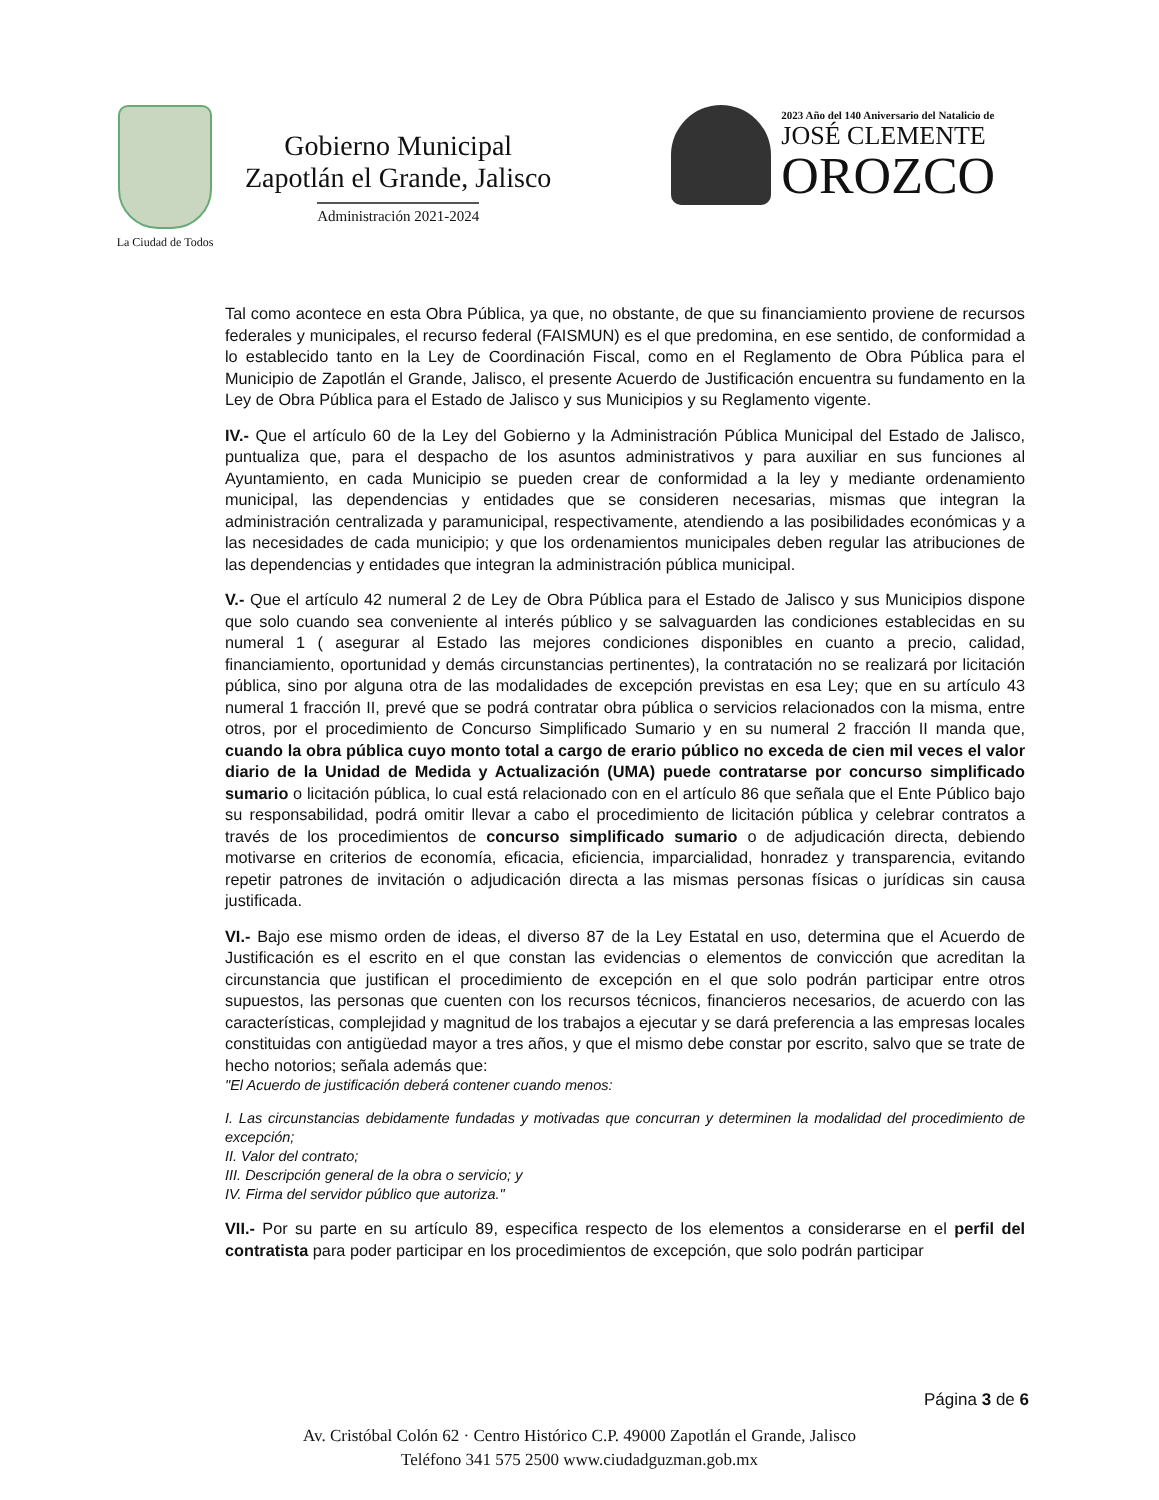La Ciudad de Todos
Gobierno Municipal
Zapotlán el Grande, Jalisco
Administración 2021-2024
2023 Año del 140 Aniversario del Natalicio de
JOSÉ CLEMENTE
OROZCO
Tal como acontece en esta Obra Pública, ya que, no obstante, de que su financiamiento proviene de recursos federales y municipales, el recurso federal (FAISMUN) es el que predomina, en ese sentido, de conformidad a lo establecido tanto en la Ley de Coordinación Fiscal, como en el Reglamento de Obra Pública para el Municipio de Zapotlán el Grande, Jalisco, el presente Acuerdo de Justificación encuentra su fundamento en la Ley de Obra Pública para el Estado de Jalisco y sus Municipios y su Reglamento vigente.
IV.- Que el artículo 60 de la Ley del Gobierno y la Administración Pública Municipal del Estado de Jalisco, puntualiza que, para el despacho de los asuntos administrativos y para auxiliar en sus funciones al Ayuntamiento, en cada Municipio se pueden crear de conformidad a la ley y mediante ordenamiento municipal, las dependencias y entidades que se consideren necesarias, mismas que integran la administración centralizada y paramunicipal, respectivamente, atendiendo a las posibilidades económicas y a las necesidades de cada municipio; y que los ordenamientos municipales deben regular las atribuciones de las dependencias y entidades que integran la administración pública municipal.
V.- Que el artículo 42 numeral 2 de Ley de Obra Pública para el Estado de Jalisco y sus Municipios dispone que solo cuando sea conveniente al interés público y se salvaguarden las condiciones establecidas en su numeral 1 ( asegurar al Estado las mejores condiciones disponibles en cuanto a precio, calidad, financiamiento, oportunidad y demás circunstancias pertinentes), la contratación no se realizará por licitación pública, sino por alguna otra de las modalidades de excepción previstas en esa Ley; que en su artículo 43 numeral 1 fracción II, prevé que se podrá contratar obra pública o servicios relacionados con la misma, entre otros, por el procedimiento de Concurso Simplificado Sumario y en su numeral 2 fracción II manda que, cuando la obra pública cuyo monto total a cargo de erario público no exceda de cien mil veces el valor diario de la Unidad de Medida y Actualización (UMA) puede contratarse por concurso simplificado sumario o licitación pública, lo cual está relacionado con en el artículo 86 que señala que el Ente Público bajo su responsabilidad, podrá omitir llevar a cabo el procedimiento de licitación pública y celebrar contratos a través de los procedimientos de concurso simplificado sumario o de adjudicación directa, debiendo motivarse en criterios de economía, eficacia, eficiencia, imparcialidad, honradez y transparencia, evitando repetir patrones de invitación o adjudicación directa a las mismas personas físicas o jurídicas sin causa justificada.
VI.- Bajo ese mismo orden de ideas, el diverso 87 de la Ley Estatal en uso, determina que el Acuerdo de Justificación es el escrito en el que constan las evidencias o elementos de convicción que acreditan la circunstancia que justifican el procedimiento de excepción en el que solo podrán participar entre otros supuestos, las personas que cuenten con los recursos técnicos, financieros necesarios, de acuerdo con las características, complejidad y magnitud de los trabajos a ejecutar y se dará preferencia a las empresas locales constituidas con antigüedad mayor a tres años, y que el mismo debe constar por escrito, salvo que se trate de hecho notorios; señala además que:
"El Acuerdo de justificación deberá contener cuando menos:
I. Las circunstancias debidamente fundadas y motivadas que concurran y determinen la modalidad del procedimiento de excepción;
II. Valor del contrato;
III. Descripción general de la obra o servicio; y
IV. Firma del servidor público que autoriza."
VII.- Por su parte en su artículo 89, especifica respecto de los elementos a considerarse en el perfil del contratista para poder participar en los procedimientos de excepción, que solo podrán participar
Página 3 de 6
Av. Cristóbal Colón 62 · Centro Histórico C.P. 49000 Zapotlán el Grande, Jalisco
Teléfono 341 575 2500 www.ciudadguzman.gob.mx